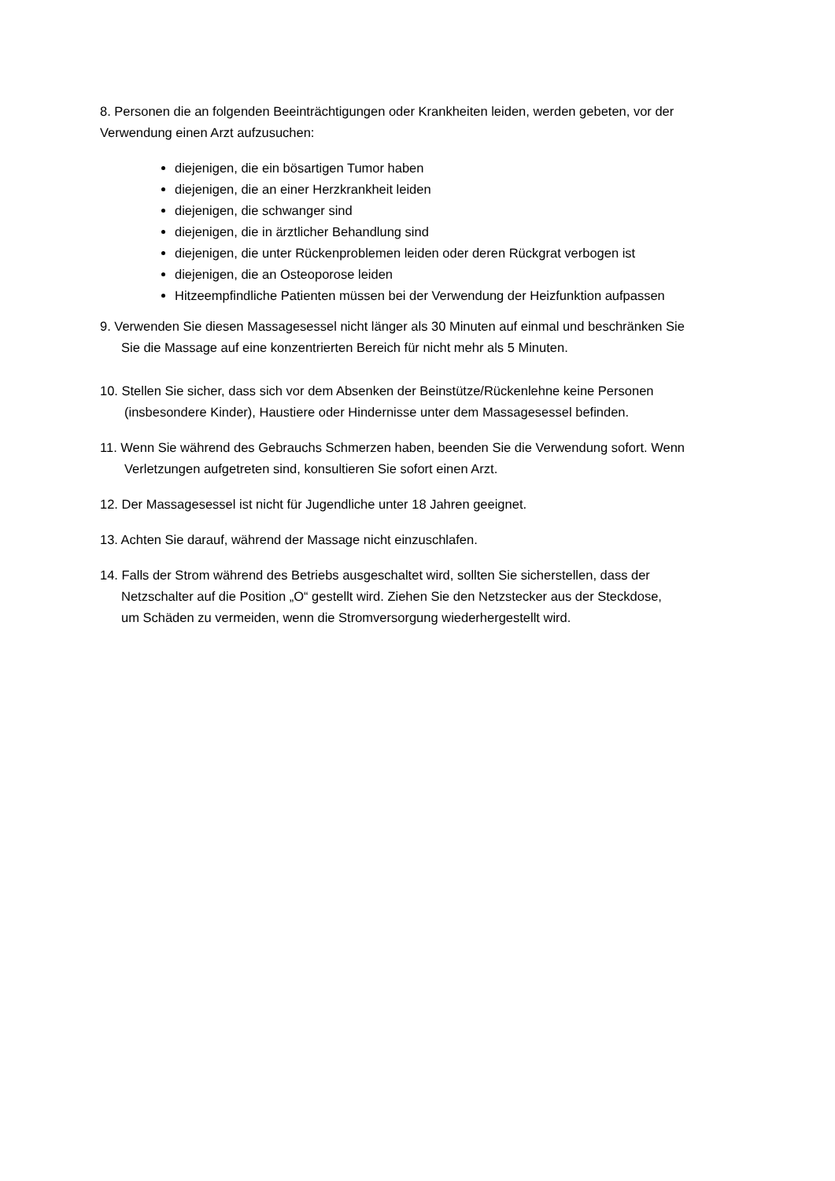8. Personen die an folgenden Beeinträchtigungen oder Krankheiten leiden, werden gebeten, vor der Verwendung einen Arzt aufzusuchen:
diejenigen, die ein bösartigen Tumor haben
diejenigen, die an einer Herzkrankheit leiden
diejenigen, die schwanger sind
diejenigen, die in ärztlicher Behandlung sind
diejenigen, die unter Rückenproblemen leiden oder deren Rückgrat verbogen ist
diejenigen, die an Osteoporose leiden
Hitzeempfindliche Patienten müssen bei der Verwendung der Heizfunktion aufpassen
9. Verwenden Sie diesen Massagesessel nicht länger als 30 Minuten auf einmal und beschränken Sie
Sie die Massage auf eine konzentrierten Bereich für nicht mehr als 5 Minuten.
10. Stellen Sie sicher, dass sich vor dem Absenken der Beinstütze/Rückenlehne keine Personen
(insbesondere Kinder), Haustiere oder Hindernisse unter dem Massagesessel befinden.
11. Wenn Sie während des Gebrauchs Schmerzen haben, beenden Sie die Verwendung sofort. Wenn
Verletzungen aufgetreten sind, konsultieren Sie sofort einen Arzt.
12. Der Massagesessel ist nicht für Jugendliche unter 18 Jahren geeignet.
13. Achten Sie darauf, während der Massage nicht einzuschlafen.
14. Falls der Strom während des Betriebs ausgeschaltet wird, sollten Sie sicherstellen, dass der
Netzschalter auf die Position „O“ gestellt wird. Ziehen Sie den Netzstecker aus der Steckdose,
um Schäden zu vermeiden, wenn die Stromversorgung wiederhergestellt wird.